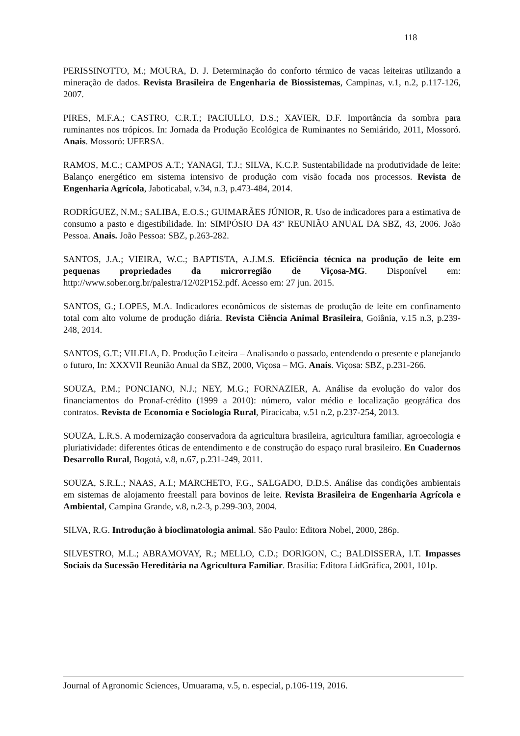118
PERISSINOTTO, M.; MOURA, D. J. Determinação do conforto térmico de vacas leiteiras utilizando a mineração de dados. Revista Brasileira de Engenharia de Biossistemas, Campinas, v.1, n.2, p.117-126, 2007.
PIRES, M.F.A.; CASTRO, C.R.T.; PACIULLO, D.S.; XAVIER, D.F. Importância da sombra para ruminantes nos trópicos. In: Jornada da Produção Ecológica de Ruminantes no Semiárido, 2011, Mossoró. Anais. Mossoró: UFERSA.
RAMOS, M.C.; CAMPOS A.T.; YANAGI, T.J.; SILVA, K.C.P. Sustentabilidade na produtividade de leite: Balanço energético em sistema intensivo de produção com visão focada nos processos. Revista de Engenharia Agrícola, Jaboticabal, v.34, n.3, p.473-484, 2014.
RODRÍGUEZ, N.M.; SALIBA, E.O.S.; GUIMARÃES JÚNIOR, R. Uso de indicadores para a estimativa de consumo a pasto e digestibilidade. In: SIMPÓSIO DA 43º REUNIÃO ANUAL DA SBZ, 43, 2006. João Pessoa. Anais. João Pessoa: SBZ, p.263-282.
SANTOS, J.A.; VIEIRA, W.C.; BAPTISTA, A.J.M.S. Eficiência técnica na produção de leite em pequenas propriedades da microrregião de Viçosa-MG. Disponível em: http://www.sober.org.br/palestra/12/02P152.pdf. Acesso em: 27 jun. 2015.
SANTOS, G.; LOPES, M.A. Indicadores econômicos de sistemas de produção de leite em confinamento total com alto volume de produção diária. Revista Ciência Animal Brasileira, Goiânia, v.15 n.3, p.239-248, 2014.
SANTOS, G.T.; VILELA, D. Produção Leiteira – Analisando o passado, entendendo o presente e planejando o futuro, In: XXXVII Reunião Anual da SBZ, 2000, Viçosa – MG. Anais. Viçosa: SBZ, p.231-266.
SOUZA, P.M.; PONCIANO, N.J.; NEY, M.G.; FORNAZIER, A. Análise da evolução do valor dos financiamentos do Pronaf-crédito (1999 a 2010): número, valor médio e localização geográfica dos contratos. Revista de Economia e Sociologia Rural, Piracicaba, v.51 n.2, p.237-254, 2013.
SOUZA, L.R.S. A modernização conservadora da agricultura brasileira, agricultura familiar, agroecologia e pluriatividade: diferentes óticas de entendimento e de construção do espaço rural brasileiro. En Cuadernos Desarrollo Rural, Bogotá, v.8, n.67, p.231-249, 2011.
SOUZA, S.R.L.; NAAS, A.I.; MARCHETO, F.G., SALGADO, D.D.S. Análise das condições ambientais em sistemas de alojamento freestall para bovinos de leite. Revista Brasileira de Engenharia Agrícola e Ambiental, Campina Grande, v.8, n.2-3, p.299-303, 2004.
SILVA, R.G. Introdução à bioclimatologia animal. São Paulo: Editora Nobel, 2000, 286p.
SILVESTRO, M.L.; ABRAMOVAY, R.; MELLO, C.D.; DORIGON, C.; BALDISSERA, I.T. Impasses Sociais da Sucessão Hereditária na Agricultura Familiar. Brasília: Editora LidGráfica, 2001, 101p.
Journal of Agronomic Sciences, Umuarama, v.5, n. especial, p.106-119, 2016.